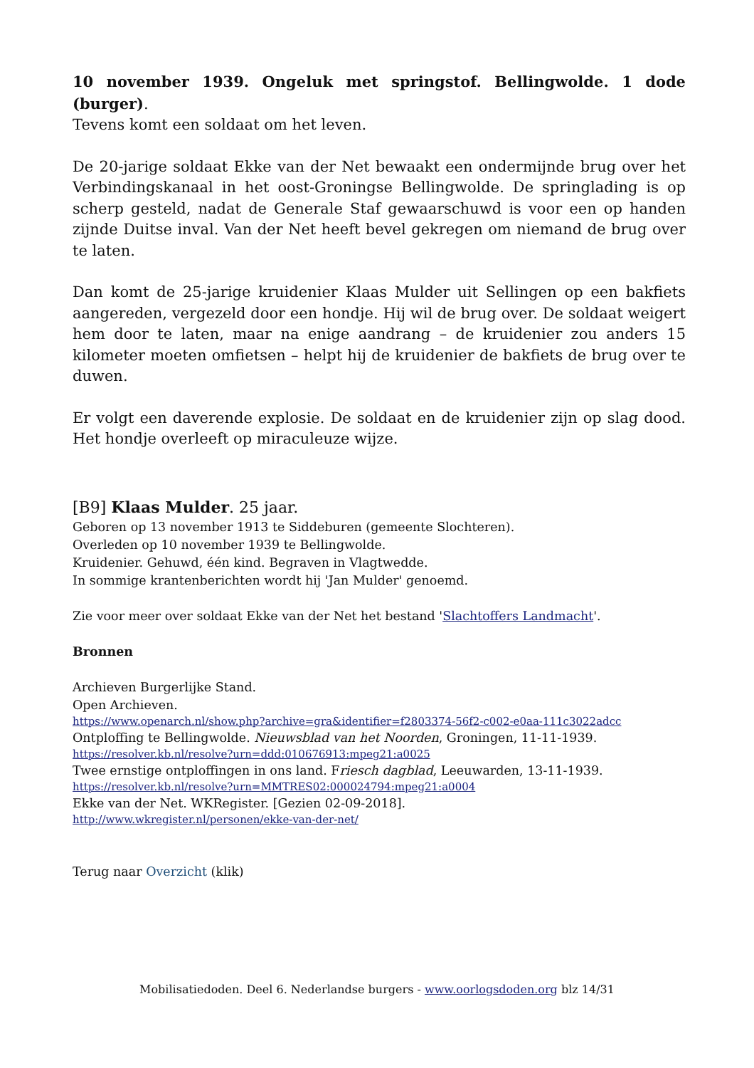10 november 1939. Ongeluk met springstof. Bellingwolde. 1 dode (burger).
Tevens komt een soldaat om het leven.
De 20-jarige soldaat Ekke van der Net bewaakt een ondermijnde brug over het Verbindingskanaal in het oost-Groningse Bellingwolde. De springlading is op scherp gesteld, nadat de Generale Staf gewaarschuwd is voor een op handen zijnde Duitse inval. Van der Net heeft bevel gekregen om niemand de brug over te laten.
Dan komt de 25-jarige kruidenier Klaas Mulder uit Sellingen op een bakfiets aangereden, vergezeld door een hondje. Hij wil de brug over. De soldaat weigert hem door te laten, maar na enige aandrang – de kruidenier zou anders 15 kilometer moeten omfietsen – helpt hij de kruidenier de bakfiets de brug over te duwen.
Er volgt een daverende explosie. De soldaat en de kruidenier zijn op slag dood. Het hondje overleeft op miraculeuze wijze.
[B9] Klaas Mulder. 25 jaar.
Geboren op 13 november 1913 te Siddeburen (gemeente Slochteren).
Overleden op 10 november 1939 te Bellingwolde.
Kruidenier. Gehuwd, één kind. Begraven in Vlagtwedde.
In sommige krantenberichten wordt hij 'Jan Mulder' genoemd.
Zie voor meer over soldaat Ekke van der Net het bestand 'Slachtoffers Landmacht'.
Bronnen
Archieven Burgerlijke Stand.
Open Archieven.
https://www.openarch.nl/show.php?archive=gra&identifier=f2803374-56f2-c002-e0aa-111c3022adcc
Ontploffing te Bellingwolde. Nieuwsblad van het Noorden, Groningen, 11-11-1939.
https://resolver.kb.nl/resolve?urn=ddd:010676913:mpeg21:a0025
Twee ernstige ontploffingen in ons land. Friesch dagblad, Leeuwarden, 13-11-1939.
https://resolver.kb.nl/resolve?urn=MMTRES02:000024794:mpeg21:a0004
Ekke van der Net. WKRegister. [Gezien 02-09-2018].
http://www.wkregister.nl/personen/ekke-van-der-net/
Terug naar Overzicht (klik)
Mobilisatiedoden. Deel 6. Nederlandse burgers - www.oorlogsdoden.org blz 14/31